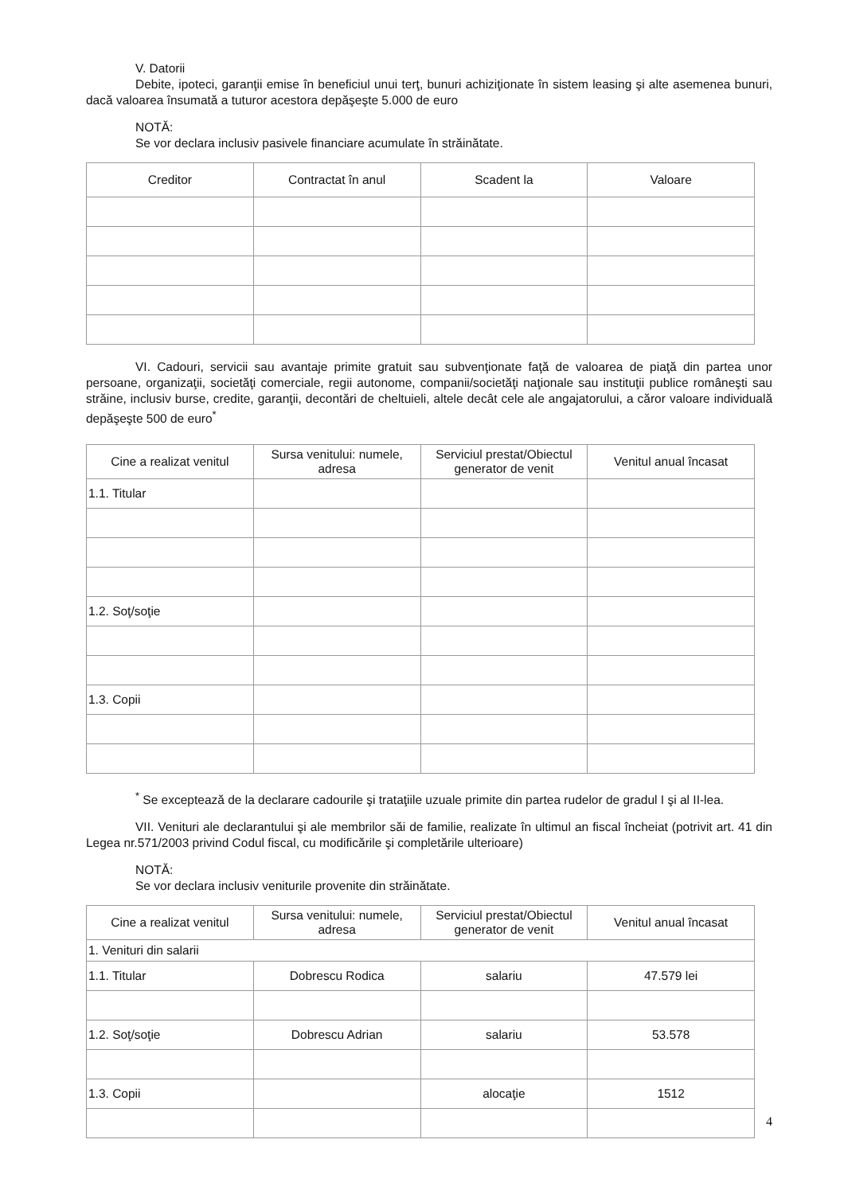V. Datorii
Debite, ipoteci, garanţii emise în beneficiul unui terţ, bunuri achiziţionate în sistem leasing şi alte asemenea bunuri, dacă valoarea însumată a tuturor acestora depăşeşte 5.000 de euro
NOTĂ:
Se vor declara inclusiv pasivele financiare acumulate în străinătate.
| Creditor | Contractat în anul | Scadent la | Valoare |
| --- | --- | --- | --- |
VI. Cadouri, servicii sau avantaje primite gratuit sau subvenţionate faţă de valoarea de piaţă din partea unor persoane, organizaţii, societăţi comerciale, regii autonome, companii/societăţi naţionale sau instituţii publice româneşti sau străine, inclusiv burse, credite, garanţii, decontări de cheltuieli, altele decât cele ale angajatorului, a căror valoare individuală depăşeşte 500 de euro<sup>*</sup>
| Cine a realizat venitul | Sursa venitului: numele, adresa | Serviciul prestat/Obiectul generator de venit | Venitul anual încasat |
| --- | --- | --- | --- |
| 1.1. Titular | | | |
| 1.2. Soţ/soţie | | | |
| 1.3. Copii | | | |
<sup>*</sup> Se exceptează de la declarare cadourile şi trataţiile uzuale primite din partea rudelor de gradul I şi al II-lea.
VII. Venituri ale declarantului şi ale membrilor săi de familie, realizate în ultimul an fiscal încheiat (potrivit art. 41 din Legea nr.571/2003 privind Codul fiscal, cu modificările şi completările ulterioare)
NOTĂ:
Se vor declara inclusiv veniturile provenite din străinătate.
| Cine a realizat venitul | Sursa venitului: numele, adresa | Serviciul prestat/Obiectul generator de venit | Venitul anual încasat |
| --- | --- | --- | --- |
| 1. Venituri din salarii | | | |
| 1.1. Titular | Dobrescu Rodica | salariu | 47.579 lei |
| 1.2. Soţ/soţie | Dobrescu Adrian | salariu | 53.578 |
| 1.3. Copii | | alocaţie | 1512 |
4